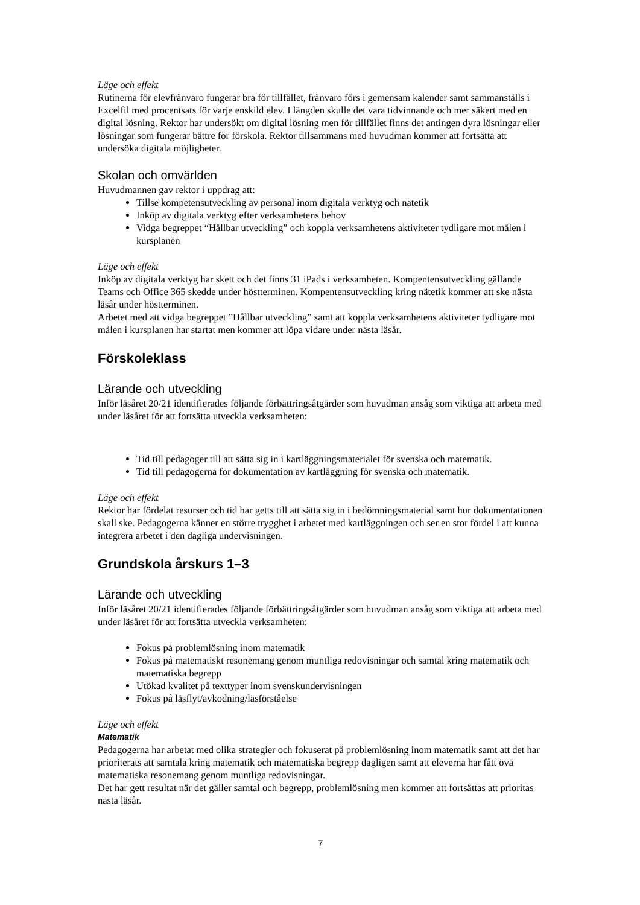Läge och effekt
Rutinerna för elevfrånvaro fungerar bra för tillfället, frånvaro förs i gemensam kalender samt sammanställs i Excelfil med procentsats för varje enskild elev. I längden skulle det vara tidvinnande och mer säkert med en digital lösning. Rektor har undersökt om digital lösning men för tillfället finns det antingen dyra lösningar eller lösningar som fungerar bättre för förskola. Rektor tillsammans med huvudman kommer att fortsätta att undersöka digitala möjligheter.
Skolan och omvärlden
Huvudmannen gav rektor i uppdrag att:
Tillse kompetensutveckling av personal inom digitala verktyg och nätetik
Inköp av digitala verktyg efter verksamhetens behov
Vidga begreppet “Hållbar utveckling” och koppla verksamhetens aktiviteter tydligare mot målen i kursplanen
Läge och effekt
Inköp av digitala verktyg har skett och det finns 31 iPads i verksamheten. Kompentensutveckling gällande Teams och Office 365 skedde under höstterminen. Kompentensutveckling kring nätetik kommer att ske nästa läsår under höstterminen.
Arbetet med att vidga begreppet ”Hållbar utveckling” samt att koppla verksamhetens aktiviteter tydligare mot målen i kursplanen har startat men kommer att löpa vidare under nästa läsår.
Förskoleklass
Lärande och utveckling
Inför läsåret 20/21 identifierades följande förbättringsåtgärder som huvudman ansåg som viktiga att arbeta med under läsåret för att fortsätta utveckla verksamheten:
Tid till pedagoger till att sätta sig in i kartläggningsmaterialet för svenska och matematik.
Tid till pedagogerna för dokumentation av kartläggning för svenska och matematik.
Läge och effekt
Rektor har fördelat resurser och tid har getts till att sätta sig in i bedömningsmaterial samt hur dokumentationen skall ske. Pedagogerna känner en större trygghet i arbetet med kartläggningen och ser en stor fördel i att kunna integrera arbetet i den dagliga undervisningen.
Grundskola årskurs 1–3
Lärande och utveckling
Inför läsåret 20/21 identifierades följande förbättringsåtgärder som huvudman ansåg som viktiga att arbeta med under läsåret för att fortsätta utveckla verksamheten:
Fokus på problemlösning inom matematik
Fokus på matematiskt resonemang genom muntliga redovisningar och samtal kring matematik och matematiska begrepp
Utökad kvalitet på texttyper inom svenskundervisningen
Fokus på läsflyt/avkodning/läsförståelse
Läge och effekt
Matematik
Pedagogerna har arbetat med olika strategier och fokuserat på problemlösning inom matematik samt att det har prioriterats att samtala kring matematik och matematiska begrepp dagligen samt att eleverna har fått öva matematiska resonemang genom muntliga redovisningar.
Det har gett resultat när det gäller samtal och begrepp, problemlösning men kommer att fortsättas att prioritas nästa läsår.
7